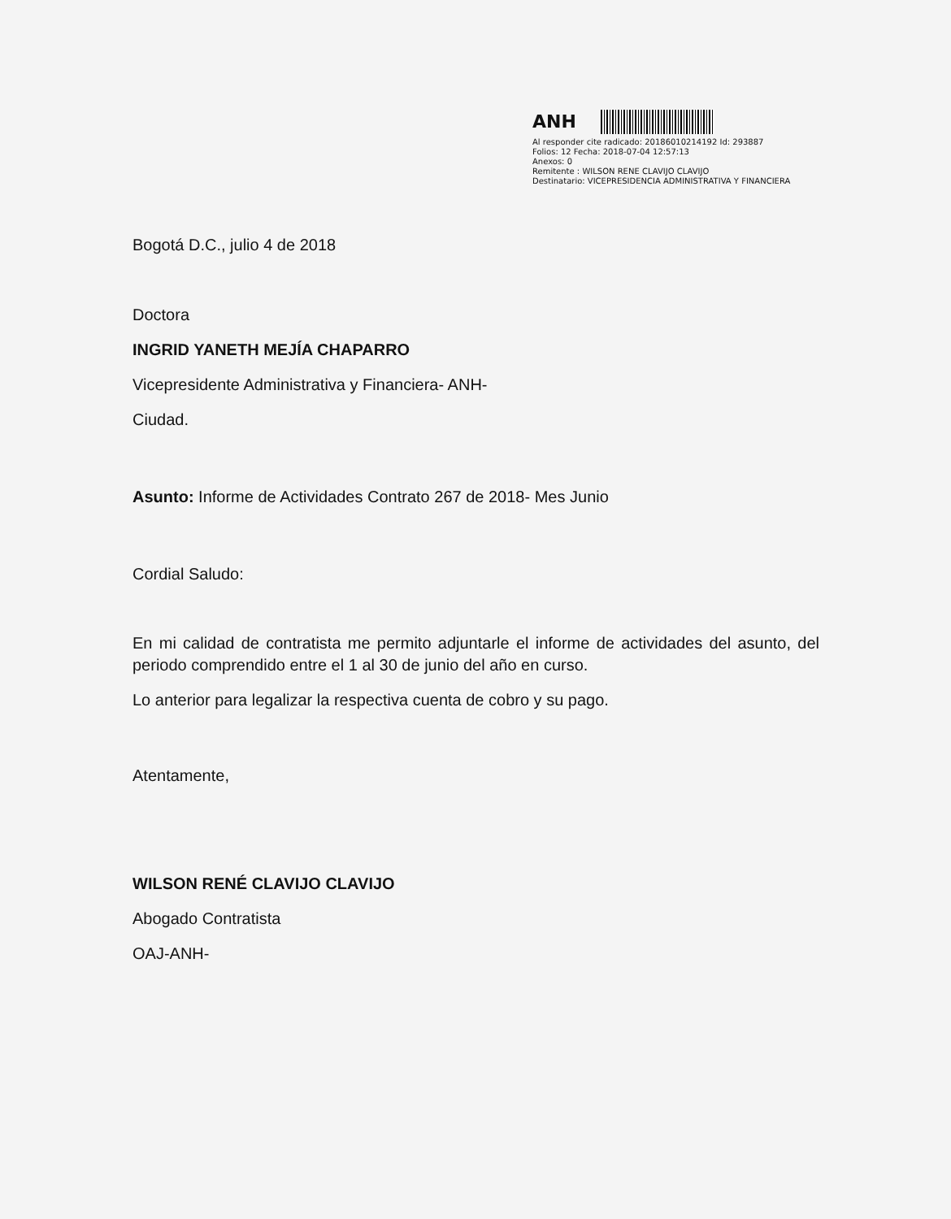ANH
Al responder cite radicado: 20186010214192 Id: 293887
Folios: 12 Fecha: 2018-07-04 12:57:13
Anexos: 0
Remitente : WILSON RENE CLAVIJO CLAVIJO
Destinatario: VICEPRESIDENCIA ADMINISTRATIVA Y FINANCIERA
Bogotá D.C., julio 4 de 2018
Doctora
INGRID YANETH MEJÍA CHAPARRO
Vicepresidente Administrativa y Financiera- ANH-
Ciudad.
Asunto: Informe de Actividades Contrato 267 de 2018- Mes Junio
Cordial Saludo:
En mi calidad de contratista me permito adjuntarle el informe de actividades del asunto, del periodo comprendido entre el 1 al 30 de junio del año en curso.
Lo anterior para legalizar la respectiva cuenta de cobro y su pago.
Atentamente,
WILSON RENÉ CLAVIJO CLAVIJO
Abogado Contratista
OAJ-ANH-